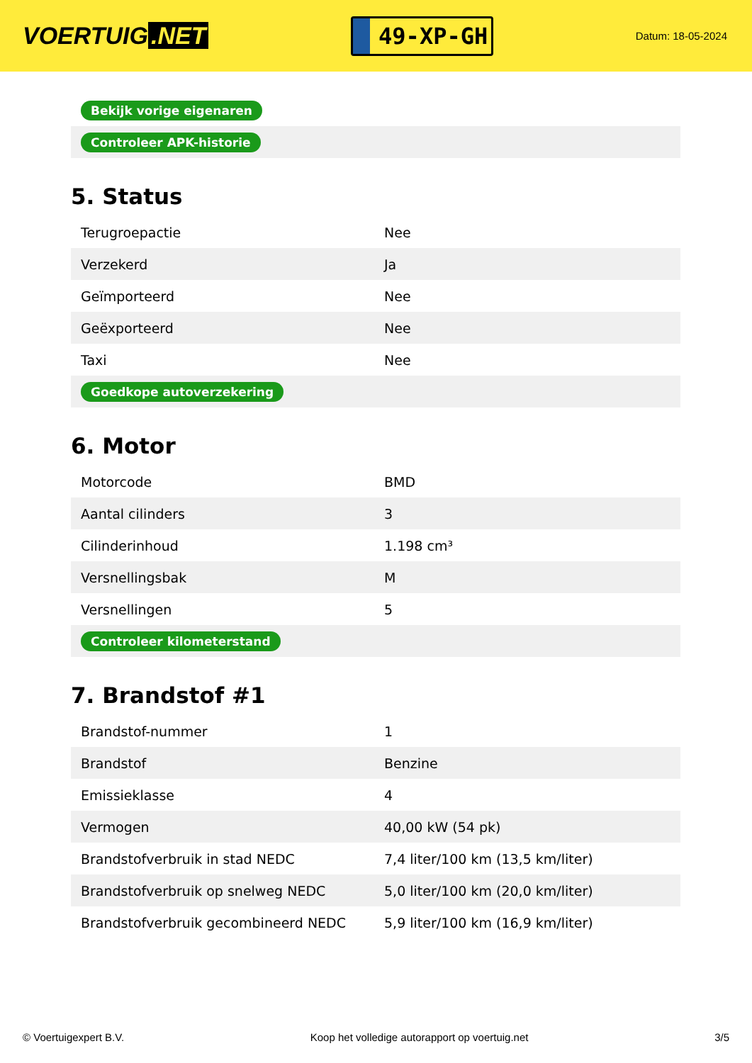VOERTUIG.NET
49-XP-GH
Datum: 18-05-2024
| Bekijk vorige eigenaren |
| Controleer APK-historie |
5. Status
| Terugroepactie | Nee |
| Verzekerd | Ja |
| Geïmporteerd | Nee |
| Geëxporteerd | Nee |
| Taxi | Nee |
| Goedkope autoverzekering | |
6. Motor
| Motorcode | BMD |
| Aantal cilinders | 3 |
| Cilinderinhoud | 1.198 cm³ |
| Versnellingsbak | M |
| Versnellingen | 5 |
| Controleer kilometerstand | |
7. Brandstof #1
| Brandstof-nummer | 1 |
| Brandstof | Benzine |
| Emissieklasse | 4 |
| Vermogen | 40,00 kW (54 pk) |
| Brandstofverbruik in stad NEDC | 7,4 liter/100 km (13,5 km/liter) |
| Brandstofverbruik op snelweg NEDC | 5,0 liter/100 km (20,0 km/liter) |
| Brandstofverbruik gecombineerd NEDC | 5,9 liter/100 km (16,9 km/liter) |
© Voertuigexpert B.V. Koop het volledige autorapport op voertuig.net 3/5